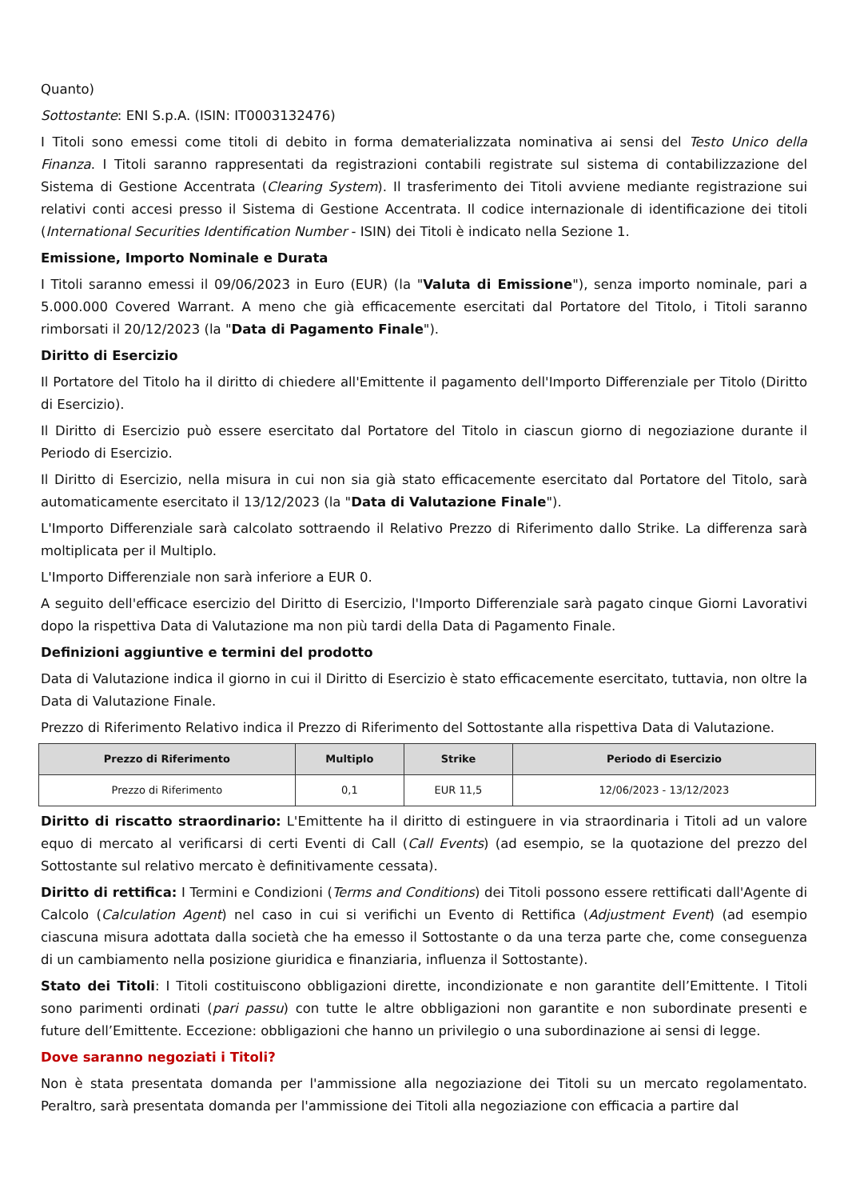Quanto)
Sottostante: ENI S.p.A. (ISIN: IT0003132476)
I Titoli sono emessi come titoli di debito in forma dematerializzata nominativa ai sensi del Testo Unico della Finanza. I Titoli saranno rappresentati da registrazioni contabili registrate sul sistema di contabilizzazione del Sistema di Gestione Accentrata (Clearing System). Il trasferimento dei Titoli avviene mediante registrazione sui relativi conti accesi presso il Sistema di Gestione Accentrata. Il codice internazionale di identificazione dei titoli (International Securities Identification Number - ISIN) dei Titoli è indicato nella Sezione 1.
Emissione, Importo Nominale e Durata
I Titoli saranno emessi il 09/06/2023 in Euro (EUR) (la "Valuta di Emissione"), senza importo nominale, pari a 5.000.000 Covered Warrant. A meno che già efficacemente esercitati dal Portatore del Titolo, i Titoli saranno rimborsati il 20/12/2023 (la "Data di Pagamento Finale").
Diritto di Esercizio
Il Portatore del Titolo ha il diritto di chiedere all'Emittente il pagamento dell'Importo Differenziale per Titolo (Diritto di Esercizio).
Il Diritto di Esercizio può essere esercitato dal Portatore del Titolo in ciascun giorno di negoziazione durante il Periodo di Esercizio.
Il Diritto di Esercizio, nella misura in cui non sia già stato efficacemente esercitato dal Portatore del Titolo, sarà automaticamente esercitato il 13/12/2023 (la "Data di Valutazione Finale").
L'Importo Differenziale sarà calcolato sottraendo il Relativo Prezzo di Riferimento dallo Strike. La differenza sarà moltiplicata per il Multiplo.
L'Importo Differenziale non sarà inferiore a EUR 0.
A seguito dell'efficace esercizio del Diritto di Esercizio, l'Importo Differenziale sarà pagato cinque Giorni Lavorativi dopo la rispettiva Data di Valutazione ma non più tardi della Data di Pagamento Finale.
Definizioni aggiuntive e termini del prodotto
Data di Valutazione indica il giorno in cui il Diritto di Esercizio è stato efficacemente esercitato, tuttavia, non oltre la Data di Valutazione Finale.
Prezzo di Riferimento Relativo indica il Prezzo di Riferimento del Sottostante alla rispettiva Data di Valutazione.
| Prezzo di Riferimento | Multiplo | Strike | Periodo di Esercizio |
| --- | --- | --- | --- |
| Prezzo di Riferimento | 0,1 | EUR 11,5 | 12/06/2023 - 13/12/2023 |
Diritto di riscatto straordinario: L'Emittente ha il diritto di estinguere in via straordinaria i Titoli ad un valore equo di mercato al verificarsi di certi Eventi di Call (Call Events) (ad esempio, se la quotazione del prezzo del Sottostante sul relativo mercato è definitivamente cessata).
Diritto di rettifica: I Termini e Condizioni (Terms and Conditions) dei Titoli possono essere rettificati dall'Agente di Calcolo (Calculation Agent) nel caso in cui si verifichi un Evento di Rettifica (Adjustment Event) (ad esempio ciascuna misura adottata dalla società che ha emesso il Sottostante o da una terza parte che, come conseguenza di un cambiamento nella posizione giuridica e finanziaria, influenza il Sottostante).
Stato dei Titoli: I Titoli costituiscono obbligazioni dirette, incondizionate e non garantite dell’Emittente. I Titoli sono parimenti ordinati (pari passu) con tutte le altre obbligazioni non garantite e non subordinate presenti e future dell’Emittente. Eccezione: obbligazioni che hanno un privilegio o una subordinazione ai sensi di legge.
Dove saranno negoziati i Titoli?
Non è stata presentata domanda per l'ammissione alla negoziazione dei Titoli su un mercato regolamentato. Peraltro, sarà presentata domanda per l'ammissione dei Titoli alla negoziazione con efficacia a partire dal